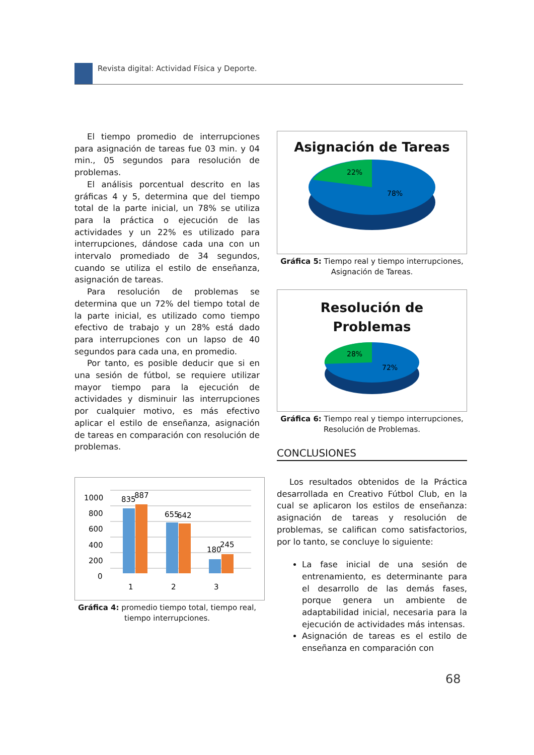Revista digital: Actividad Física y Deporte.
El tiempo promedio de interrupciones para asignación de tareas fue 03 min. y 04 min., 05 segundos para resolución de problemas.
El análisis porcentual descrito en las gráficas 4 y 5, determina que del tiempo total de la parte inicial, un 78% se utiliza para la práctica o ejecución de las actividades y un 22% es utilizado para interrupciones, dándose cada una con un intervalo promediado de 34 segundos, cuando se utiliza el estilo de enseñanza, asignación de tareas.
Para resolución de problemas se determina que un 72% del tiempo total de la parte inicial, es utilizado como tiempo efectivo de trabajo y un 28% está dado para interrupciones con un lapso de 40 segundos para cada una, en promedio.
Por tanto, es posible deducir que si en una sesión de fútbol, se requiere utilizar mayor tiempo para la ejecución de actividades y disminuir las interrupciones por cualquier motivo, es más efectivo aplicar el estilo de enseñanza, asignación de tareas en comparación con resolución de problemas.
1000
800
600
400
200
0
835
887
655
642
180
245
1
2
3
Gráfica 4: promedio tiempo total, tiempo real, tiempo interrupciones.
Asignación de Tareas
22%
78%
Gráfica 5: Tiempo real y tiempo interrupciones, Asignación de Tareas.
Resolución de
Problemas
28%
72%
Gráfica 6: Tiempo real y tiempo interrupciones, Resolución de Problemas.
CONCLUSIONES
Los resultados obtenidos de la Práctica desarrollada en Creativo Fútbol Club, en la cual se aplicaron los estilos de enseñanza: asignación de tareas y resolución de problemas, se califican como satisfactorios, por lo tanto, se concluye lo siguiente:
La fase inicial de una sesión de entrenamiento, es determinante para el desarrollo de las demás fases, porque genera un ambiente de adaptabilidad inicial, necesaria para la ejecución de actividades más intensas.
Asignación de tareas es el estilo de enseñanza en comparación con
68